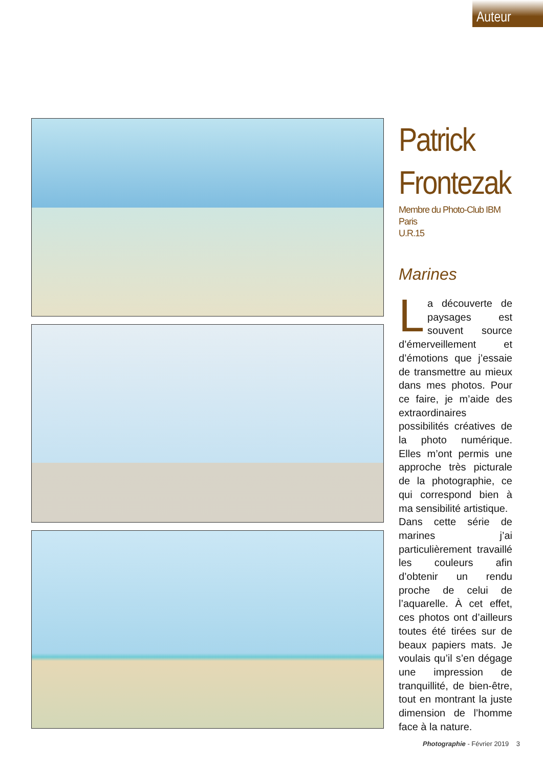Auteur
Patrick
Frontezak
Membre du Photo-Club IBM Paris
U.R.15
Marines
La découverte de paysages est souvent source d’émerveillement et d’émotions que j’essaie de transmettre au mieux dans mes photos. Pour ce faire, je m’aide des extraordinaires possibilités créatives de la photo numérique. Elles m’ont permis une approche très picturale de la photographie, ce qui correspond bien à ma sensibilité artistique.
Dans cette série de marines j’ai particulièrement travaillé les couleurs afin d’obtenir un rendu proche de celui de l’aquarelle. À cet effet, ces photos ont d’ailleurs toutes été tirées sur de beaux papiers mats. Je voulais qu’il s’en dégage une impression de tranquillité, de bien-être, tout en montrant la juste dimension de l’homme face à la nature.
Photographie - Février 2019 3